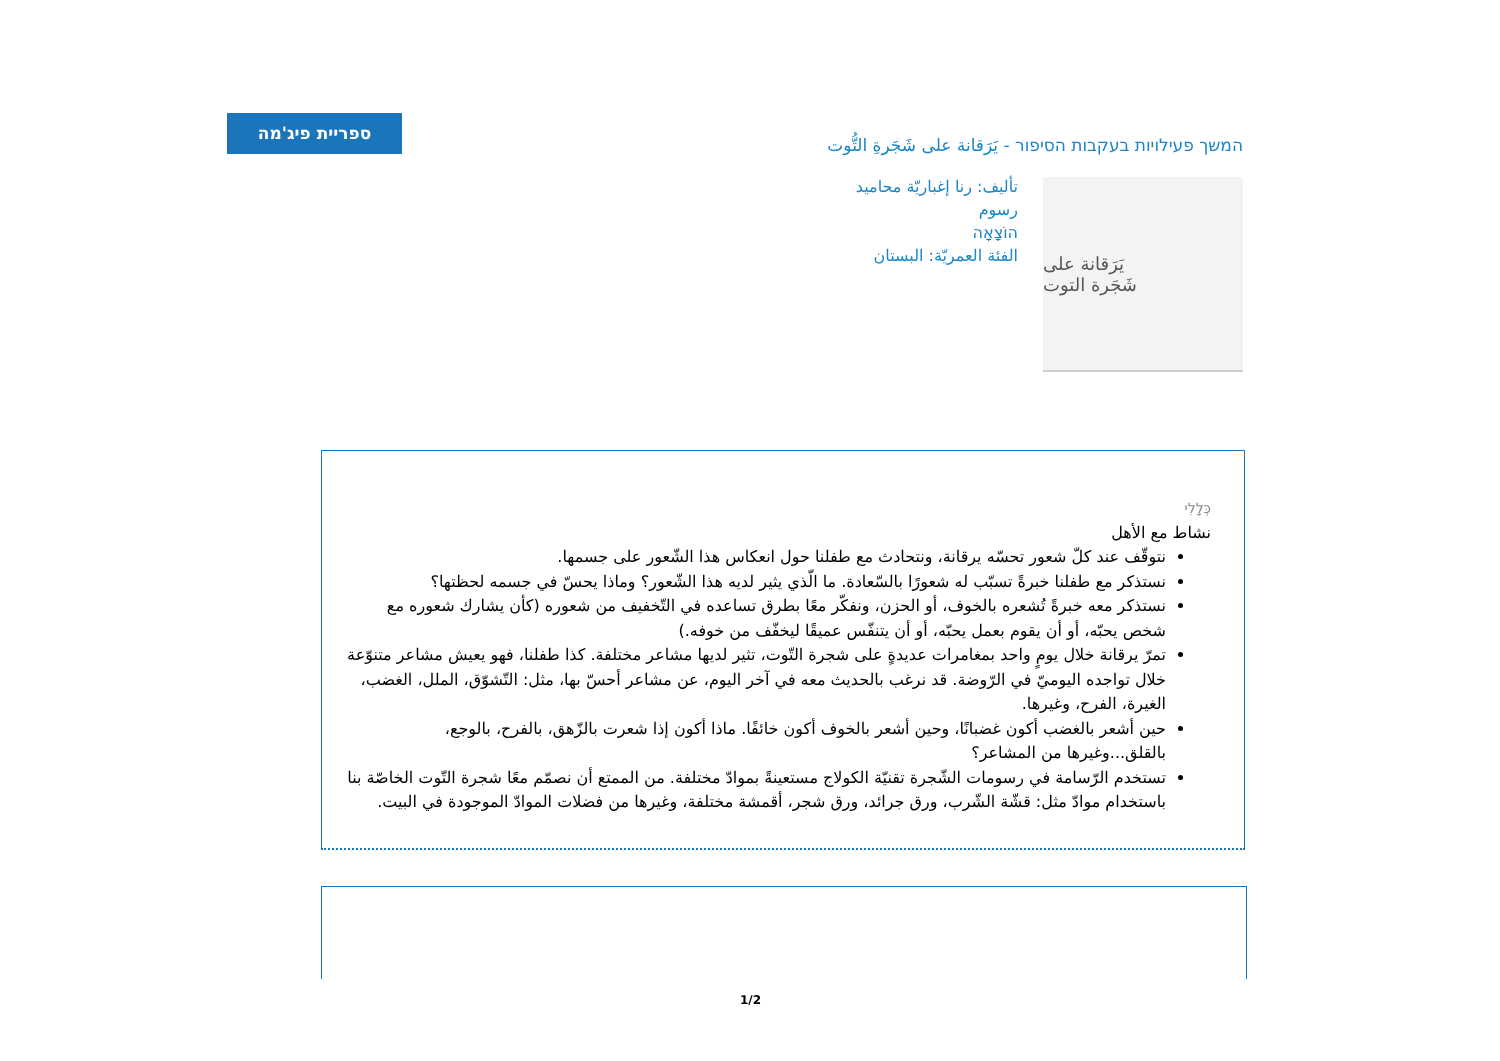ספריית פיג'מה
המשך פעילויות בעקבות הסיפור - يَرَقانة على شَجَرةِ التُّوت
يَرَقانة على
شَجَرة التوت
تأليف: رنا إغباريّة محاميد
رسوم
הוֹצָאָה
الفئة العمريّة: البستان
כְּלָלִי
نشاط مع الأهل
نتوقّف عند كلّ شعور تحسّه يرقانة، ونتحادث مع طفلنا حول انعكاس هذا الشّعور على جسمها.
نستذكر مع طفلنا خبرةً تسبّب له شعورًا بالسّعادة. ما الّذي يثير لديه هذا الشّعور؟ وماذا يحسّ في جسمه لحظتها؟
نستذكر معه خبرةً تُشعره بالخوف، أو الحزن، ونفكّر معًا بطرق تساعده في التّخفيف من شعوره (كأن يشارك شعوره مع شخص يحبّه، أو أن يقوم بعمل يحبّه، أو أن يتنفّس عميقًا ليخفّف من خوفه.)
تمرّ يرقانة خلال يومٍ واحد بمغامرات عديدةٍ على شجرة التّوت، تثير لديها مشاعر مختلفة. كذا طفلنا، فهو يعيش مشاعر متنوّعة خلال تواجده اليوميّ في الرّوضة. قد نرغب بالحديث معه في آخر اليوم، عن مشاعر أحسّ بها، مثل: التّشوّق، الملل، الغضب، الغيرة، الفرح، وغيرها.
حين أشعر بالغضب أكون غضبانًا، وحين أشعر بالخوف أكون خائفًا. ماذا أكون إذا شعرت بالزّهق، بالفرح، بالوجع، بالقلق...وغيرها من المشاعر؟
تستخدم الرّسامة في رسومات الشّجرة تقنيّة الكولاج مستعينةً بموادّ مختلفة. من الممتع أن نصمّم معًا شجرة التّوت الخاصّة بنا باستخدام موادّ مثل: قشّة الشّرب، ورق جرائد، ورق شجر، أقمشة مختلفة، وغيرها من فضلات الموادّ الموجودة في البيت.
1/2